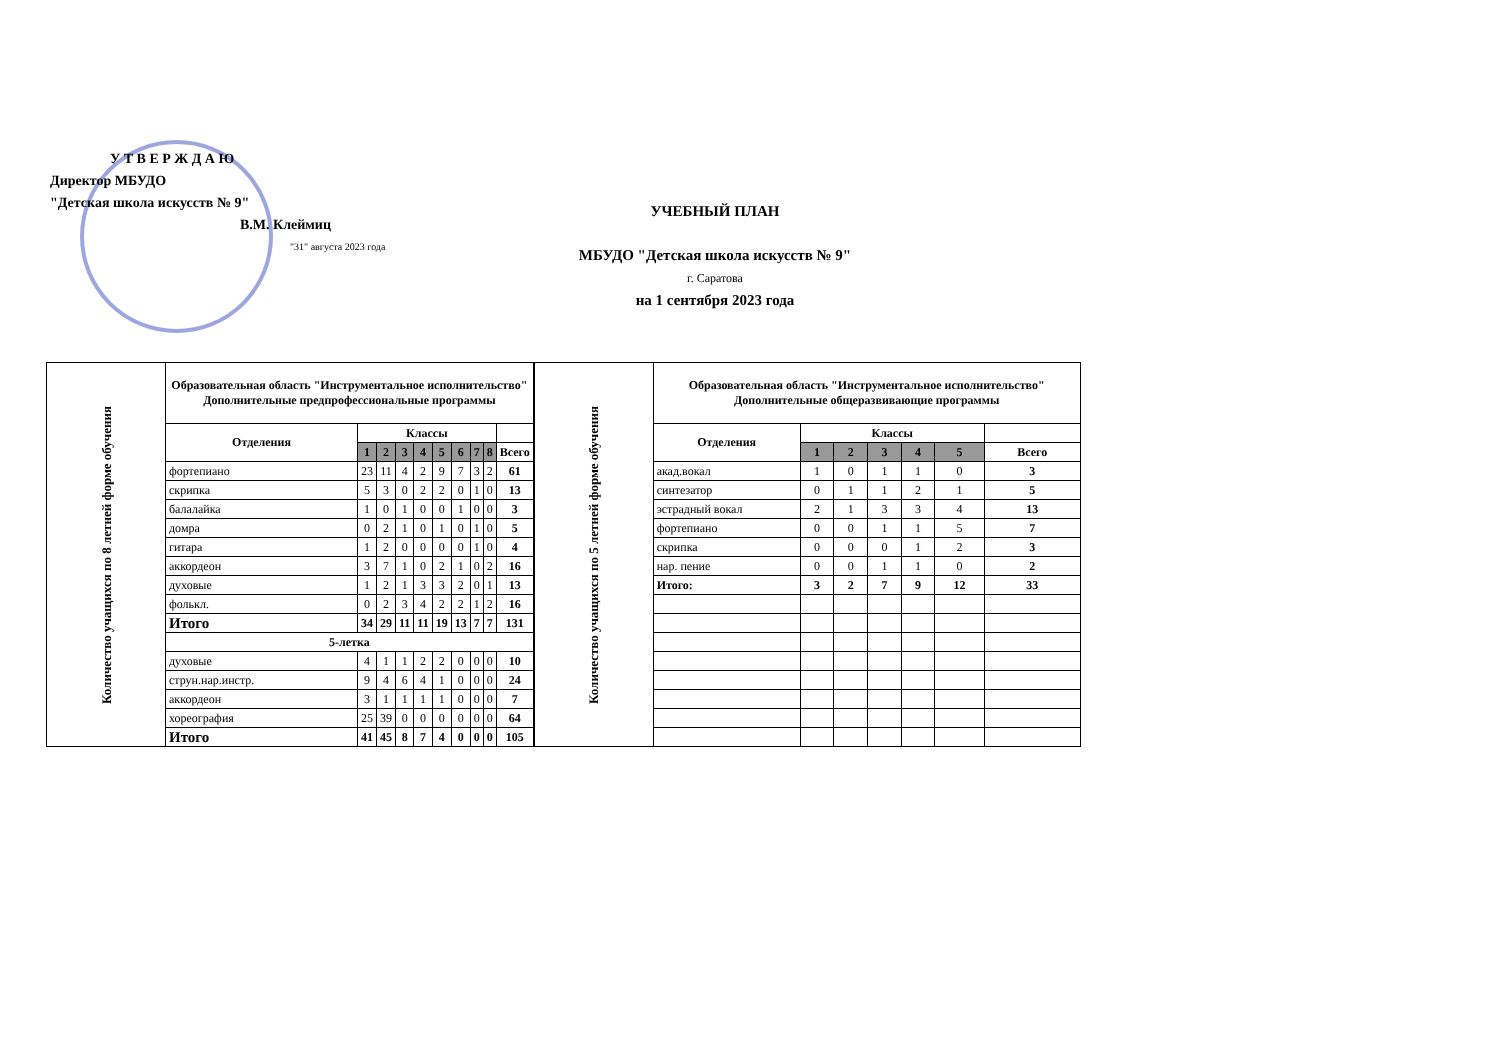У Т В Е Р Ж Д А Ю
Директор МБУДО
"Детская школа искусств № 9"
В.М. Клеймиц
"31" августа 2023 года
УЧЕБНЫЙ ПЛАН
МБУДО "Детская школа искусств № 9"
г. Саратова
на 1 сентября 2023 года
| Количество учащихся по 8 летней форме обучения | Образовательная область "Инструментальное исполнительство" Дополнительные предпрофессиональные программы | | | | | | | | | |
| | Отделения | Классы | | | | | | | | |
| | | 1 | 2 | 3 | 4 | 5 | 6 | 7 | 8 | Всего |
| | фортепиано | 23 | 11 | 4 | 2 | 9 | 7 | 3 | 2 | 61 |
| | скрипка | 5 | 3 | 0 | 2 | 2 | 0 | 1 | 0 | 13 |
| | балалайка | 1 | 0 | 1 | 0 | 0 | 1 | 0 | 0 | 3 |
| | домра | 0 | 2 | 1 | 0 | 1 | 0 | 1 | 0 | 5 |
| | гитара | 1 | 2 | 0 | 0 | 0 | 0 | 1 | 0 | 4 |
| | аккордеон | 3 | 7 | 1 | 0 | 2 | 1 | 0 | 2 | 16 |
| | духовые | 1 | 2 | 1 | 3 | 3 | 2 | 0 | 1 | 13 |
| | фолькл. | 0 | 2 | 3 | 4 | 2 | 2 | 1 | 2 | 16 |
| | Итого | 34 | 29 | 11 | 11 | 19 | 13 | 7 | 7 | 131 |
| | 5-летка | | | | | | | | | |
| | духовые | 4 | 1 | 1 | 2 | 2 | 0 | 0 | 0 | 10 |
| | струн.нар.инстр. | 9 | 4 | 6 | 4 | 1 | 0 | 0 | 0 | 24 |
| | аккордеон | 3 | 1 | 1 | 1 | 1 | 0 | 0 | 0 | 7 |
| | хореография | 25 | 39 | 0 | 0 | 0 | 0 | 0 | 0 | 64 |
| | Итого | 41 | 45 | 8 | 7 | 4 | 0 | 0 | 0 | 105 |
| Количество учащихся по 5 летней форме обучения | Образовательная область "Инструментальное исполнительство" Дополнительные общеразвивающие программы | | | | | | |
| | Отделения | Классы | | | | | |
| | | 1 | 2 | 3 | 4 | 5 | Всего |
| | акад.вокал | 1 | 0 | 1 | 1 | 0 | 3 |
| | синтезатор | 0 | 1 | 1 | 2 | 1 | 5 |
| | эстрадный вокал | 2 | 1 | 3 | 3 | 4 | 13 |
| | фортепиано | 0 | 0 | 1 | 1 | 5 | 7 |
| | скрипка | 0 | 0 | 0 | 1 | 2 | 3 |
| | нар. пение | 0 | 0 | 1 | 1 | 0 | 2 |
| | Итого: | 3 | 2 | 7 | 9 | 12 | 33 |